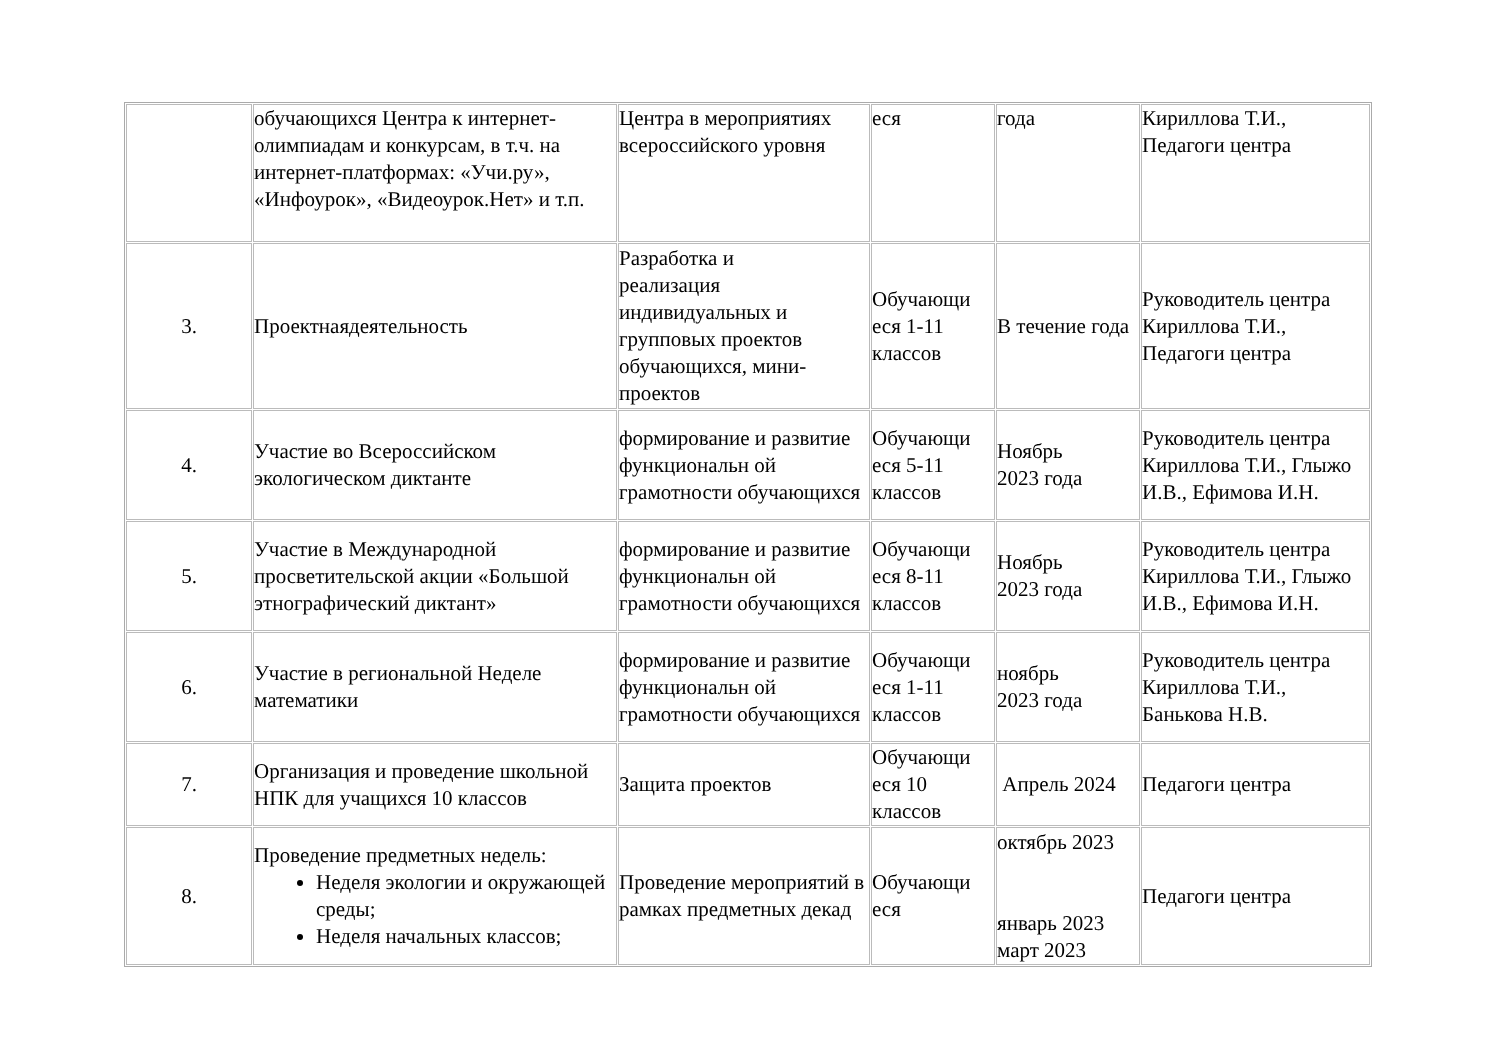| | обучающихся Центра к интернет-олимпиадам и конкурсам, в т.ч. на интернет-платформах: «Учи.ру», «Инфоурок», «Видеоурок.Нет» и т.п. | Центра в мероприятиях всероссийского уровня | еся | года | Кириллова Т.И., Педагоги центра |
| 3. | Проектнаядеятельность | Разработка и реализация индивидуальных и групповых проектов обучающихся, мини-проектов | Обучающи еся 1-11 классов | В течение года | Руководитель центра Кириллова Т.И., Педагоги центра |
| 4. | Участие во Всероссийском экологическом диктанте | формирование и развитие функциональн ой грамотности обучающихся | Обучающи еся 5-11 классов | Ноябрь 2023 года | Руководитель центра Кириллова Т.И., Глыжо И.В., Ефимова И.Н. |
| 5. | Участие в Международной просветительской акции «Большой этнографический диктант» | формирование и развитие функциональн ой грамотности обучающихся | Обучающи еся 8-11 классов | Ноябрь 2023 года | Руководитель центра Кириллова Т.И., Глыжо И.В., Ефимова И.Н. |
| 6. | Участие в региональной Неделе математики | формирование и развитие функциональн ой грамотности обучающихся | Обучающи еся 1-11 классов | ноябрь 2023 года | Руководитель центра Кириллова Т.И., Банькова Н.В. |
| 7. | Организация и проведение школьной НПК для учащихся 10 классов | Защита проектов | Обучающи еся 10 классов | Апрель 2024 | Педагоги центра |
| 8. | Проведение предметных недель: Неделя экологии и окружающей среды; Неделя начальных классов; | Проведение мероприятий в рамках предметных декад | Обучающи еся | октябрь 2023 январь 2023 март 2023 | Педагоги центра |